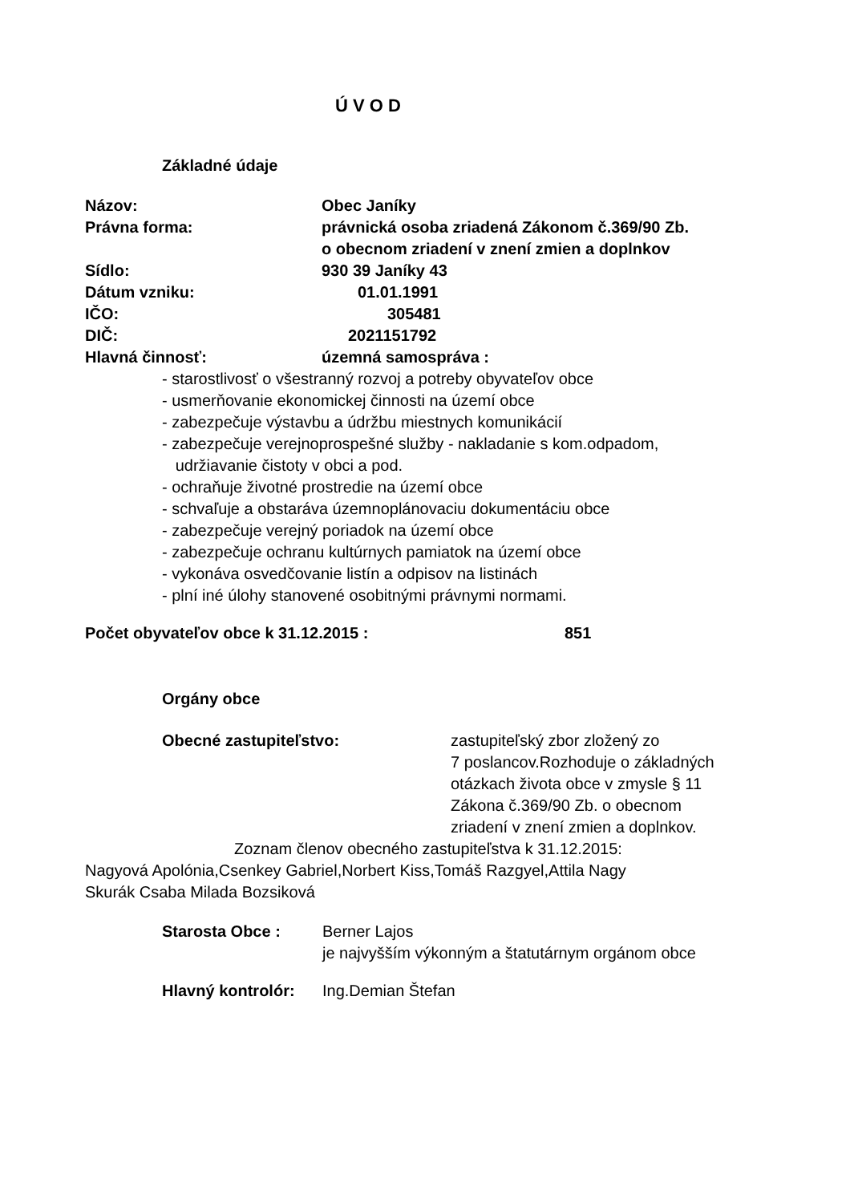Ú V O D
Základné údaje
Názov: Obec Janíky
Právna forma: právnická osoba zriadená Zákonom č.369/90 Zb.
o obecnom zriadení v znení zmien a doplnkov
Sídlo: 930 39 Janíky 43
Dátum vzniku: 01.01.1991
IČO: 305481
DIČ: 2021151792
Hlavná činnosť: územná samospráva :
- starostlivosť o všestranný rozvoj a potreby obyvateľov obce
- usmerňovanie ekonomickej činnosti na území obce
- zabezpečuje výstavbu a údržbu miestnych komunikácií
- zabezpečuje verejnoprospešné služby - nakladanie s kom.odpadom,
udržiavanie čistoty v obci a pod.
- ochraňuje životné prostredie na území obce
- schvaľuje a obstaráva územnoplánovaciu dokumentáciu obce
- zabezpečuje verejný poriadok na území obce
- zabezpečuje ochranu kultúrnych pamiatok na území obce
- vykonáva osvedčovanie listín a odpisov na listinách
- plní iné úlohy stanovené osobitnými právnymi normami.
Počet obyvateľov obce k 31.12.2015 : 851
Orgány obce
Obecné zastupiteľstvo: zastupiteľský zbor zložený zo
7 poslancov.Rozhoduje o základných
otázkach života obce v zmysle § 11
Zákona č.369/90 Zb. o obecnom
zriadení v znení zmien a doplnkov.
Zoznam členov obecného zastupiteľstva k 31.12.2015:
Nagyová Apolónia,Csenkey Gabriel,Norbert Kiss,Tomáš Razgyel,Attila Nagy
Skurák Csaba Milada Bozsiková
Starosta Obce : Berner Lajos
je najvyšším výkonným a štatutárnym orgánom obce
Hlavný kontrolór:
Ing.Demian Štefan